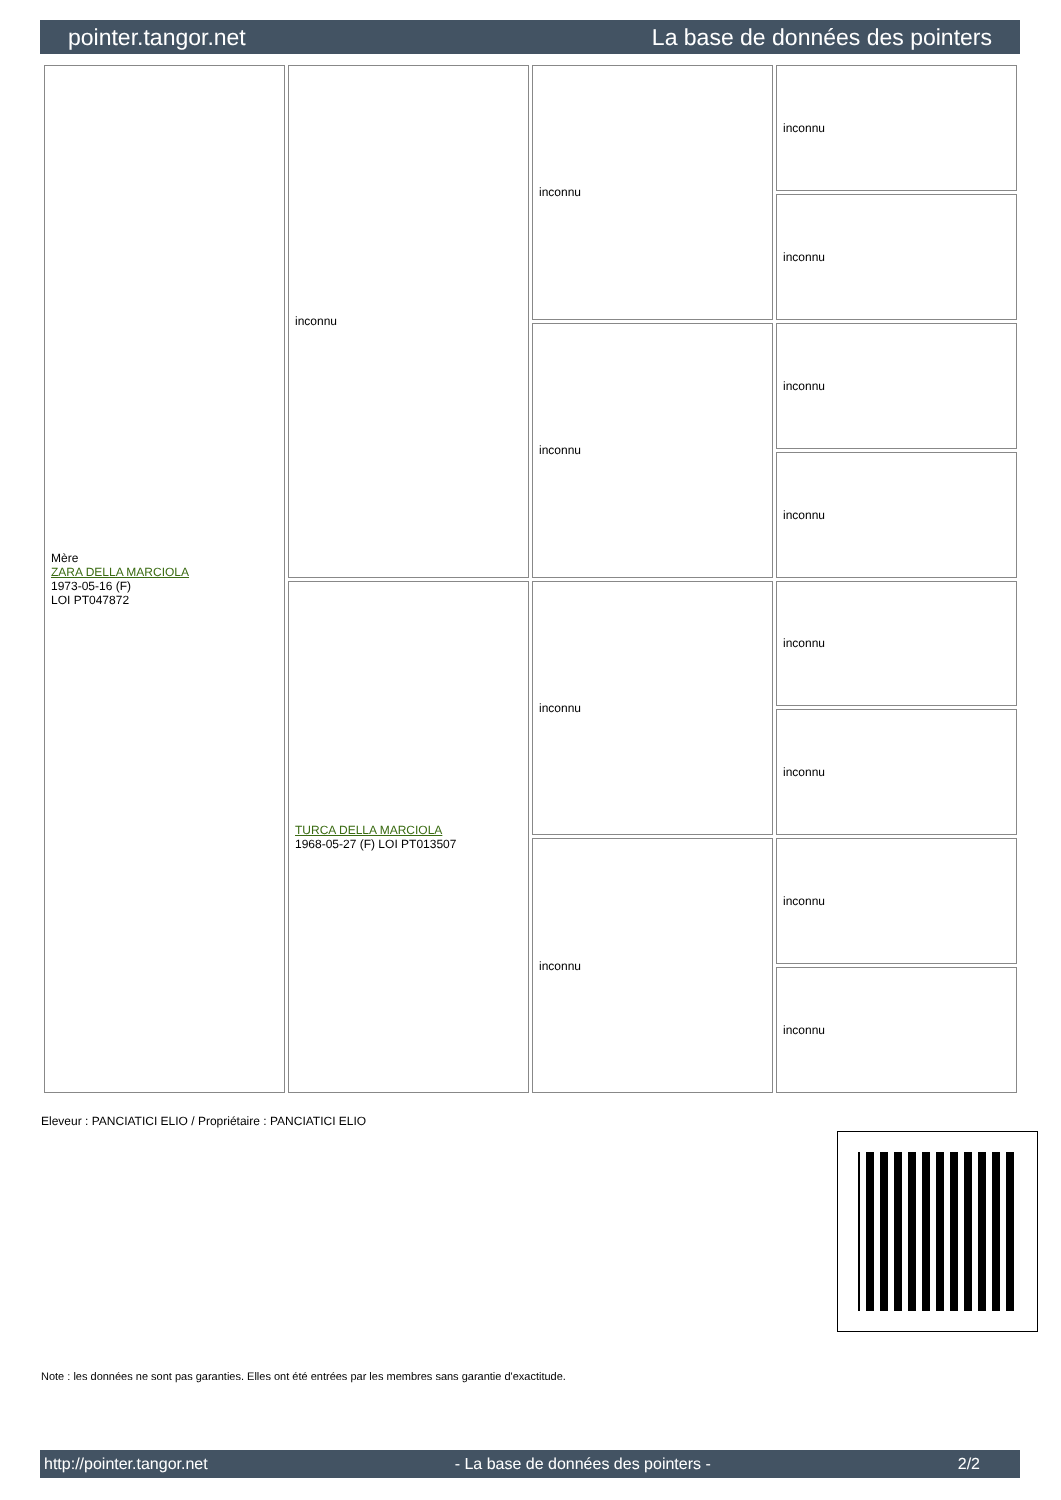pointer.tangor.net La base de données des pointers
| Mère ZARA DELLA MARCIOLA 1973-05-16 (F) LOI PT047872 | inconnu | inconnu | inconnu |
| | | | inconnu |
| | | inconnu | inconnu |
| | | | inconnu |
| | TURCA DELLA MARCIOLA 1968-05-27 (F) LOI PT013507 | inconnu | inconnu |
| | | | inconnu |
| | | inconnu | inconnu |
| | | | inconnu |
Eleveur : PANCIATICI ELIO / Propriétaire : PANCIATICI ELIO
Note : les données ne sont pas garanties. Elles ont été entrées par les membres sans garantie d'exactitude.
http://pointer.tangor.net - La base de données des pointers - 2/2